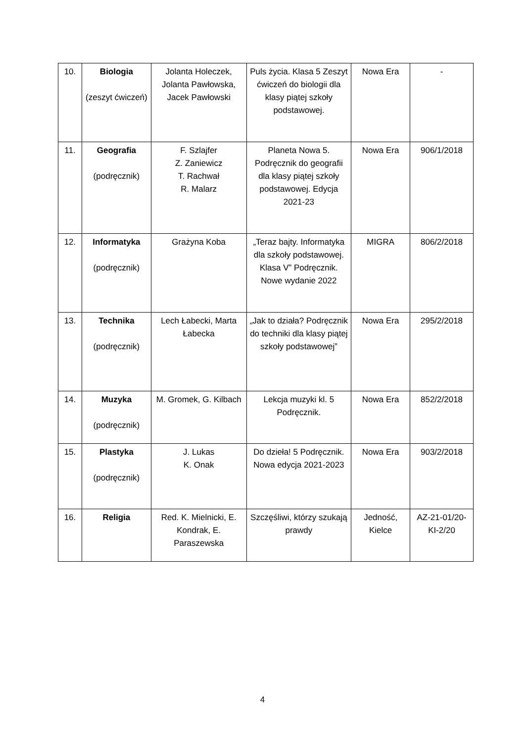| 10. | Biologia (zeszyt ćwiczeń) | Jolanta Holeczek, Jolanta Pawłowska, Jacek Pawłowski | Puls życia. Klasa 5 Zeszyt ćwiczeń do biologii dla klasy piątej szkoły podstawowej. | Nowa Era | - |
| 11. | Geografia (podręcznik) | F. Szlajfer Z. Zaniewicz T. Rachwał R. Malarz | Planeta Nowa 5. Podręcznik do geografii dla klasy piątej szkoły podstawowej. Edycja 2021-23 | Nowa Era | 906/1/2018 |
| 12. | Informatyka (podręcznik) | Grażyna Koba | „Teraz bajty. Informatyka dla szkoły podstawowej. Klasa V” Podręcznik. Nowe wydanie 2022 | MIGRA | 806/2/2018 |
| 13. | Technika (podręcznik) | Lech Łabecki, Marta Łabecka | „Jak to działa? Podręcznik do techniki dla klasy piątej szkoły podstawowej” | Nowa Era | 295/2/2018 |
| 14. | Muzyka (podręcznik) | M. Gromek, G. Kilbach | Lekcja muzyki kl. 5 Podręcznik. | Nowa Era | 852/2/2018 |
| 15. | Plastyka (podręcznik) | J. Lukas K. Onak | Do dzieła! 5 Podręcznik. Nowa edycja 2021-2023 | Nowa Era | 903/2/2018 |
| 16. | Religia | Red. K. Mielnicki, E. Kondrak, E. Paraszewska | Szczęśliwi, którzy szukają prawdy | Jedność, Kielce | AZ-21-01/20-KI-2/20 |
4